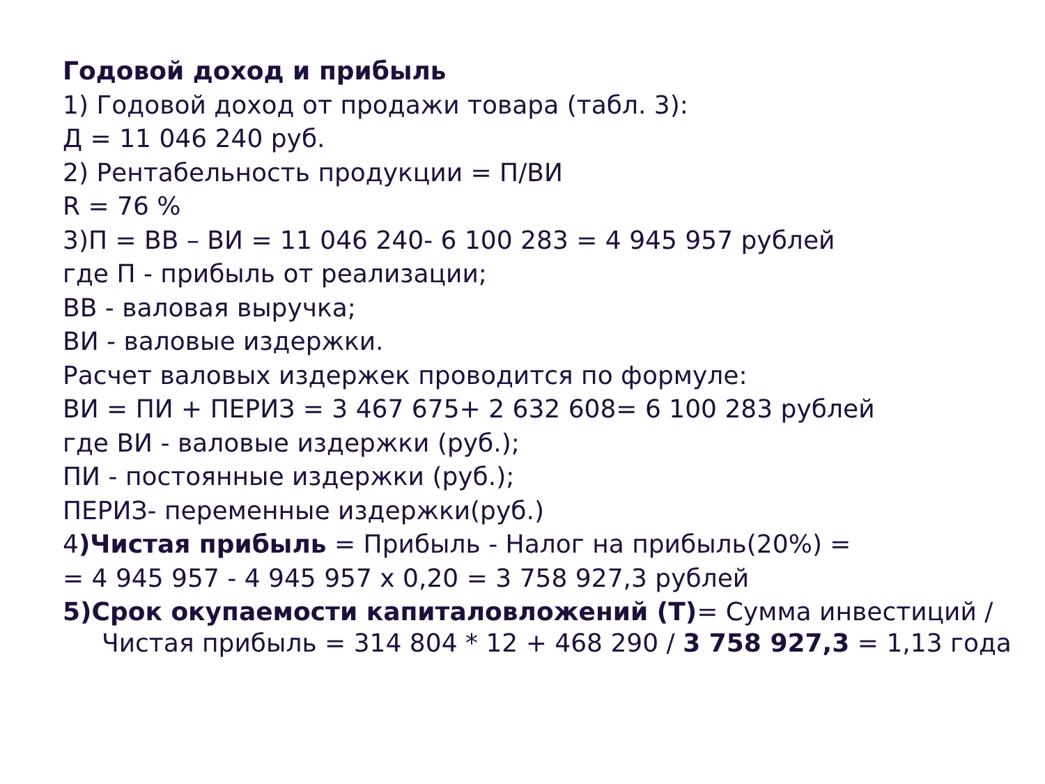Годовой доход и прибыль
1) Годовой доход от продажи товара (табл. 3):
Д = 11 046 240 руб.
2) Рентабельность продукции = П/ВИ
R = 76 %
3)П = ВВ – ВИ = 11 046 240- 6 100 283 = 4 945 957 рублей
где П - прибыль от реализации;
ВВ - валовая выручка;
ВИ - валовые издержки.
Расчет валовых издержек проводится по формуле:
ВИ = ПИ + ПЕРИЗ = 3 467 675+ 2 632 608= 6 100 283 рублей
где ВИ - валовые издержки (руб.);
ПИ - постоянные издержки (руб.);
ПЕРИЗ- переменные издержки(руб.)
4)Чистая прибыль = Прибыль - Налог на прибыль(20%) =
= 4 945 957 - 4 945 957 х 0,20 = 3 758 927,3 рублей
5)Срок окупаемости капиталовложений (Т)= Сумма инвестиций /
Чистая прибыль = 314 804 * 12 + 468 290 / 3 758 927,3 = 1,13 года